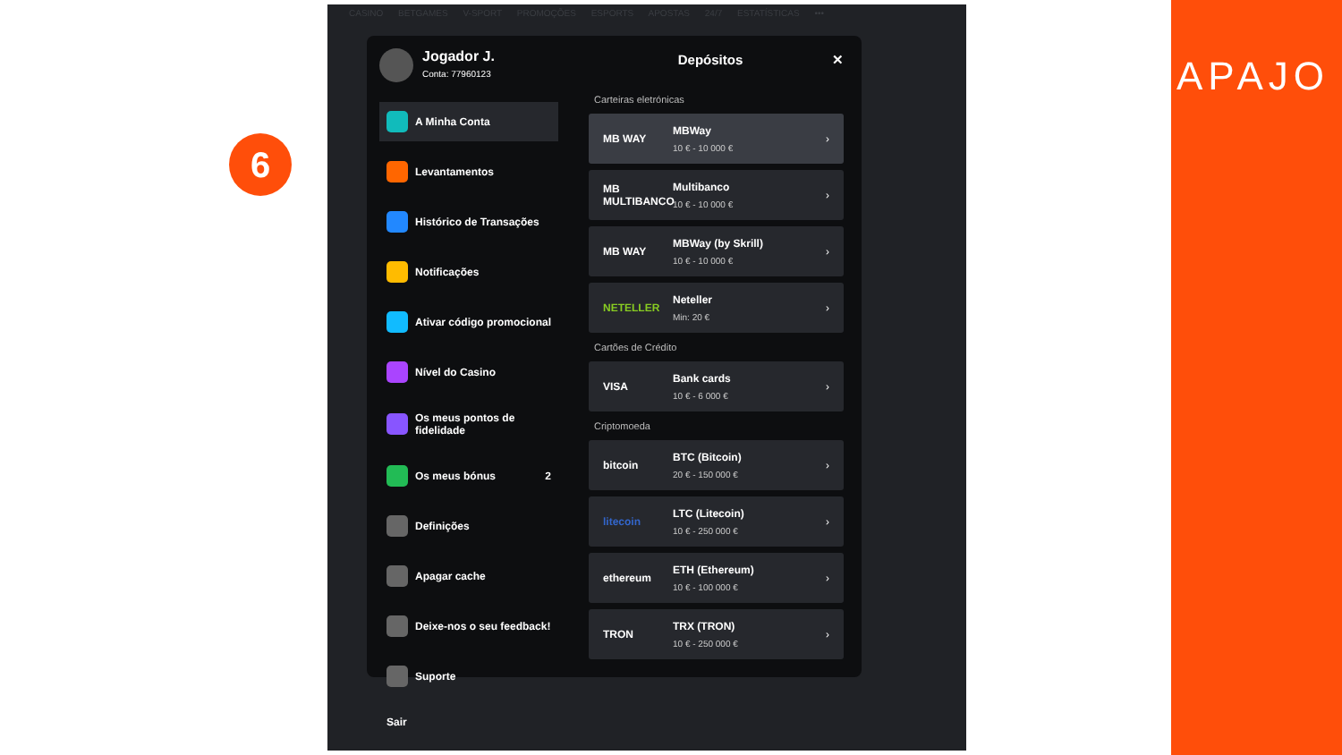6
CASINO BETGAMES V-SPORT PROMOÇÕES ESPORTS APOSTAS 24/7 ESTATÍSTICAS •••
Jogador J.
Conta: 77960123
A Minha Conta
Levantamentos
Histórico de Transações
Notificações
Ativar código promocional
Nível do Casino
Os meus pontos de fidelidade
Os meus bónus 2
Definições
Apagar cache
Deixe-nos o seu feedback!
Suporte
Sair
Depósitos ✕
Carteiras eletrónicas
MB WAY MBWay
10 € - 10 000 €
›
MB MULTIBANCO
Multibanco
10 € - 10 000 €
›
MB WAY
MBWay (by Skrill)
10 € - 10 000 €
›
NETELLER Neteller
Min: 20 €
›
Cartões de Crédito
VISA Bank cards
10 € - 6 000 €
›
Criptomoeda
bitcoin BTC (Bitcoin)
20 € - 150 000 €
›
litecoin
LTC (Litecoin)
10 € - 250 000 €
›
ethereum
ETH (Ethereum)
10 € - 100 000 €
›
TRON TRX (TRON)
10 € - 250 000 €
›
APAJO